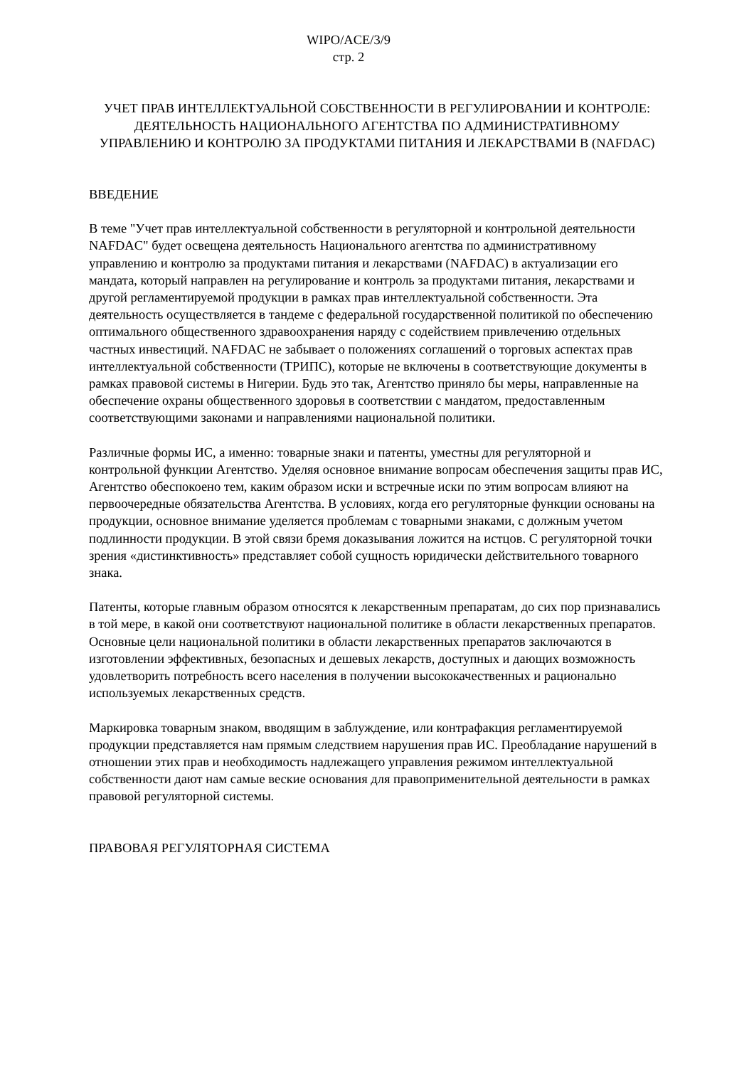WIPO/ACE/3/9
стр. 2
УЧЕТ ПРАВ ИНТЕЛЛЕКТУАЛЬНОЙ СОБСТВЕННОСТИ В РЕГУЛИРОВАНИИ И КОНТРОЛЕ: ДЕЯТЕЛЬНОСТЬ НАЦИОНАЛЬНОГО АГЕНТСТВА ПО АДМИНИСТРАТИВНОМУ УПРАВЛЕНИЮ И КОНТРОЛЮ ЗА ПРОДУКТАМИ ПИТАНИЯ И ЛЕКАРСТВАМИ В (NAFDAC)
ВВЕДЕНИЕ
В теме "Учет прав интеллектуальной собственности в регуляторной и контрольной деятельности NAFDAC" будет освещена деятельность Национального агентства по административному управлению и контролю за продуктами питания и лекарствами (NAFDAC) в актуализации его мандата, который направлен на регулирование и контроль за продуктами питания, лекарствами и другой регламентируемой продукции в рамках прав интеллектуальной собственности. Эта деятельность осуществляется в тандеме с федеральной государственной политикой по обеспечению оптимального общественного здравоохранения наряду с содействием привлечению отдельных частных инвестиций. NAFDAC не забывает о положениях соглашений о торговых аспектах прав интеллектуальной собственности (ТРИПС), которые не включены в соответствующие документы в рамках правовой системы в Нигерии. Будь это так, Агентство приняло бы меры, направленные на обеспечение охраны общественного здоровья в соответствии с мандатом, предоставленным соответствующими законами и направлениями национальной политики.
Различные формы ИС, а именно: товарные знаки и патенты, уместны для регуляторной и контрольной функции Агентство. Уделяя основное внимание вопросам обеспечения защиты прав ИС, Агентство обеспокоено тем, каким образом иски и встречные иски по этим вопросам влияют на первоочередные обязательства Агентства. В условиях, когда его регуляторные функции основаны на продукции, основное внимание уделяется проблемам с товарными знаками, с должным учетом подлинности продукции. В этой связи бремя доказывания ложится на истцов. С регуляторной точки зрения «дистинктивность» представляет собой сущность юридически действительного товарного знака.
Патенты, которые главным образом относятся к лекарственным препаратам, до сих пор признавались в той мере, в какой они соответствуют национальной политике в области лекарственных препаратов. Основные цели национальной политики в области лекарственных препаратов заключаются в изготовлении эффективных, безопасных и дешевых лекарств, доступных и дающих возможность удовлетворить потребность всего населения в получении высококачественных и рационально используемых лекарственных средств.
Маркировка товарным знаком, вводящим в заблуждение, или контрафакция регламентируемой продукции представляется нам прямым следствием нарушения прав ИС. Преобладание нарушений в отношении этих прав и необходимость надлежащего управления режимом интеллектуальной собственности дают нам самые веские основания для правоприменительной деятельности в рамках правовой регуляторной системы.
ПРАВОВАЯ РЕГУЛЯТОРНАЯ СИСТЕМА